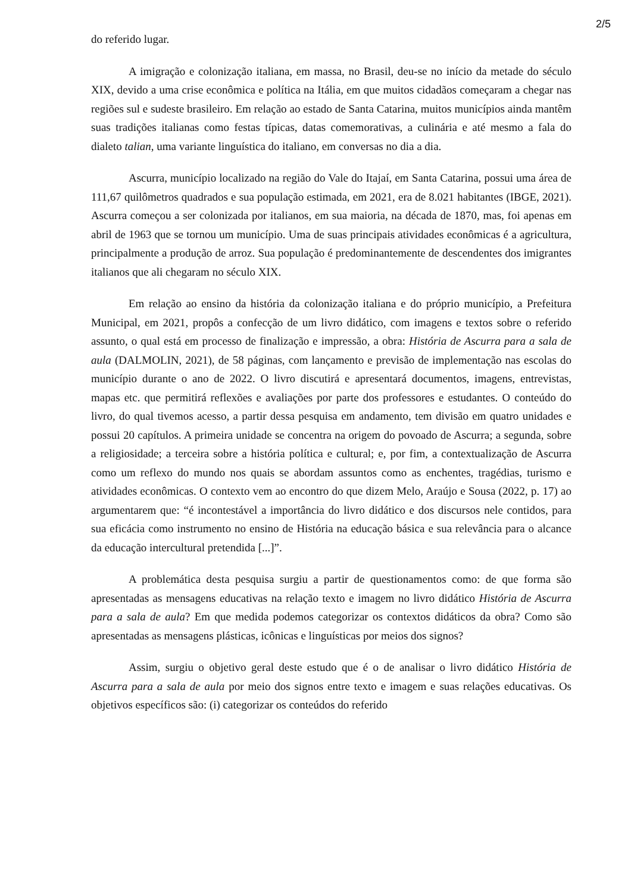2/5
do referido lugar.
A imigração e colonização italiana, em massa, no Brasil, deu-se no início da metade do século XIX, devido a uma crise econômica e política na Itália, em que muitos cidadãos começaram a chegar nas regiões sul e sudeste brasileiro. Em relação ao estado de Santa Catarina, muitos municípios ainda mantêm suas tradições italianas como festas típicas, datas comemorativas, a culinária e até mesmo a fala do dialeto talian, uma variante linguística do italiano, em conversas no dia a dia.
Ascurra, município localizado na região do Vale do Itajaí, em Santa Catarina, possui uma área de 111,67 quilômetros quadrados e sua população estimada, em 2021, era de 8.021 habitantes (IBGE, 2021). Ascurra começou a ser colonizada por italianos, em sua maioria, na década de 1870, mas, foi apenas em abril de 1963 que se tornou um município. Uma de suas principais atividades econômicas é a agricultura, principalmente a produção de arroz. Sua população é predominantemente de descendentes dos imigrantes italianos que ali chegaram no século XIX.
Em relação ao ensino da história da colonização italiana e do próprio município, a Prefeitura Municipal, em 2021, propôs a confecção de um livro didático, com imagens e textos sobre o referido assunto, o qual está em processo de finalização e impressão, a obra: História de Ascurra para a sala de aula (DALMOLIN, 2021), de 58 páginas, com lançamento e previsão de implementação nas escolas do município durante o ano de 2022. O livro discutirá e apresentará documentos, imagens, entrevistas, mapas etc. que permitirá reflexões e avaliações por parte dos professores e estudantes. O conteúdo do livro, do qual tivemos acesso, a partir dessa pesquisa em andamento, tem divisão em quatro unidades e possui 20 capítulos. A primeira unidade se concentra na origem do povoado de Ascurra; a segunda, sobre a religiosidade; a terceira sobre a história política e cultural; e, por fim, a contextualização de Ascurra como um reflexo do mundo nos quais se abordam assuntos como as enchentes, tragédias, turismo e atividades econômicas. O contexto vem ao encontro do que dizem Melo, Araújo e Sousa (2022, p. 17) ao argumentarem que: “é incontestável a importância do livro didático e dos discursos nele contidos, para sua eficácia como instrumento no ensino de História na educação básica e sua relevância para o alcance da educação intercultural pretendida [...]”.
A problemática desta pesquisa surgiu a partir de questionamentos como: de que forma são apresentadas as mensagens educativas na relação texto e imagem no livro didático História de Ascurra para a sala de aula? Em que medida podemos categorizar os contextos didáticos da obra? Como são apresentadas as mensagens plásticas, icônicas e linguísticas por meios dos signos?
Assim, surgiu o objetivo geral deste estudo que é o de analisar o livro didático História de Ascurra para a sala de aula por meio dos signos entre texto e imagem e suas relações educativas. Os objetivos específicos são: (i) categorizar os conteúdos do referido